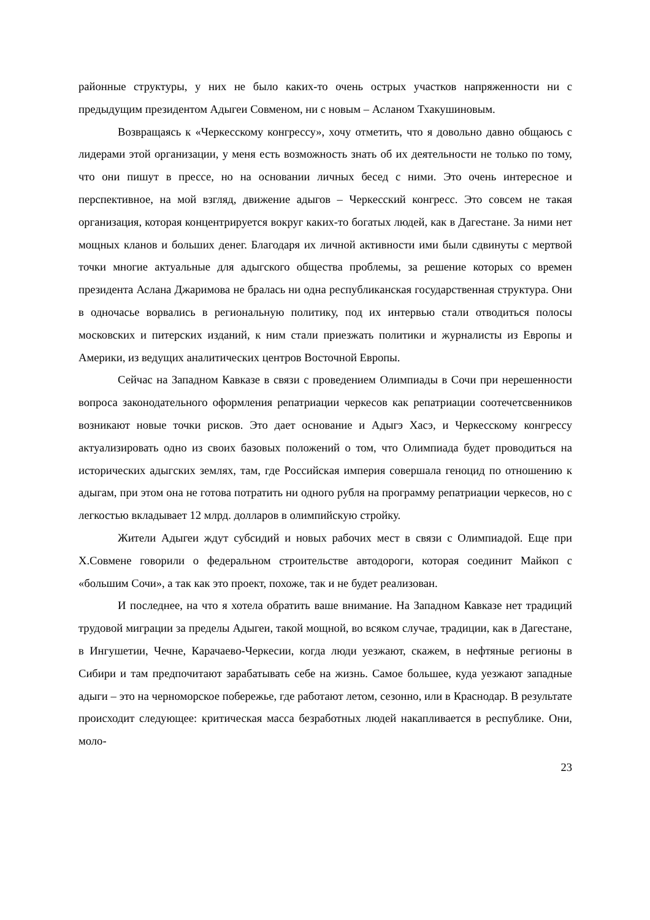районные структуры, у них не было каких-то очень острых участков напряженности ни с предыдущим президентом Адыгеи Совменом, ни с новым – Асланом Тхакушиновым.
Возвращаясь к «Черкесскому конгрессу», хочу отметить, что я довольно давно общаюсь с лидерами этой организации, у меня есть возможность знать об их деятельности не только по тому, что они пишут в прессе, но на основании личных бесед с ними. Это очень интересное и перспективное, на мой взгляд, движение адыгов – Черкесский конгресс. Это совсем не такая организация, которая концентрируется вокруг каких-то богатых людей, как в Дагестане. За ними нет мощных кланов и больших денег. Благодаря их личной активности ими были сдвинуты с мертвой точки многие актуальные для адыгского общества проблемы, за решение которых со времен президента Аслана Джаримова не бралась ни одна республиканская государственная структура. Они в одночасье ворвались в региональную политику, под их интервью стали отводиться полосы московских и питерских изданий, к ним стали приезжать политики и журналисты из Европы и Америки, из ведущих аналитических центров Восточной Европы.
Сейчас на Западном Кавказе в связи с проведением Олимпиады в Сочи при нерешенности вопроса законодательного оформления репатриации черкесов как репатриации соотечетсвенников возникают новые точки рисков. Это дает основание и Адыгэ Хасэ, и Черкесскому конгрессу актуализировать одно из своих базовых положений о том, что Олимпиада будет проводиться на исторических адыгских землях, там, где Российская империя совершала геноцид по отношению к адыгам, при этом она не готова потратить ни одного рубля на программу репатриации черкесов, но с легкостью вкладывает 12 млрд. долларов в олимпийскую стройку.
Жители Адыгеи ждут субсидий и новых рабочих мест в связи с Олимпиадой. Еще при Х.Совмене говорили о федеральном строительстве автодороги, которая соединит Майкоп с «большим Сочи», а так как это проект, похоже, так и не будет реализован.
И последнее, на что я хотела обратить ваше внимание. На Западном Кавказе нет традиций трудовой миграции за пределы Адыгеи, такой мощной, во всяком случае, традиции, как в Дагестане, в Ингушетии, Чечне, Карачаево-Черкесии, когда люди уезжают, скажем, в нефтяные регионы в Сибири и там предпочитают зарабатывать себе на жизнь. Самое большее, куда уезжают западные адыги – это на черноморское побережье, где работают летом, сезонно, или в Краснодар. В результате происходит следующее: критическая масса безработных людей накапливается в республике. Они, моло-
23